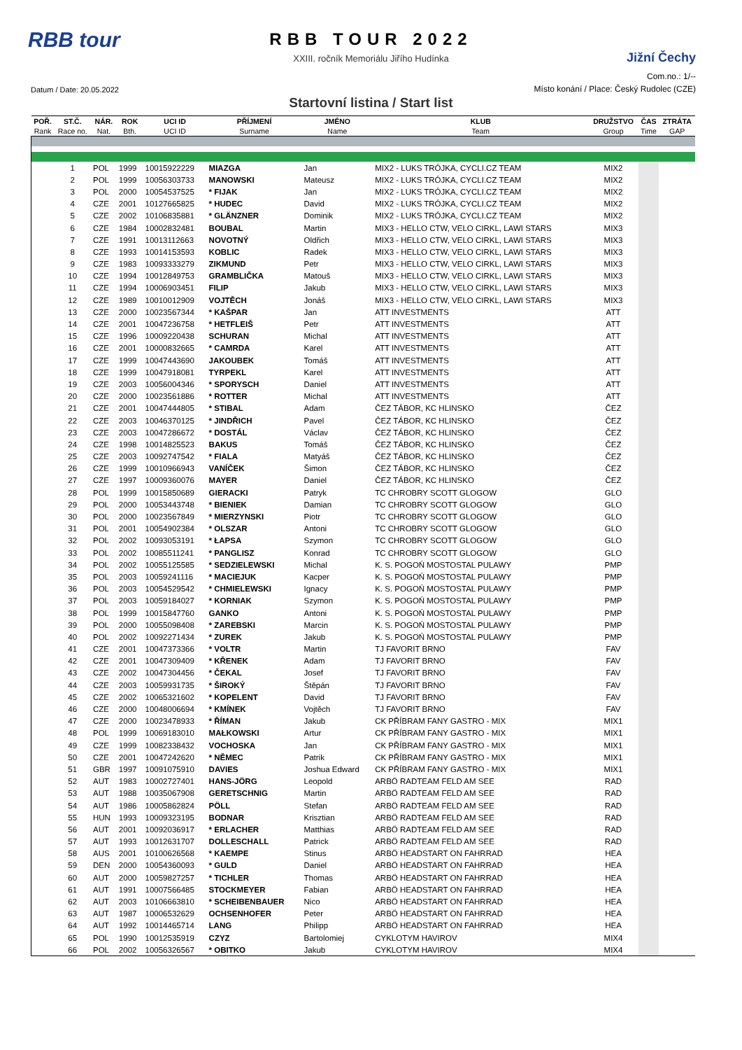RBB tour
RBB TOUR 2022
XXIII. ročník Memoriálu Jiřího Hudínka
Jižní Čechy
Com.no.: 1/--
Datum / Date: 20.05.2022
Místo konání / Place: Český Rudolec (CZE)
Startovní listina / Start list
| POŘ. | ST.Č. | NÁR. | ROK | UCI ID | PŘÍJMENÍ | JMÉNO | KLUB | DRUŽSTVO | ČAS | ZTRÁTA |
| --- | --- | --- | --- | --- | --- | --- | --- | --- | --- | --- |
| Rank | Race no. | Nat. | Bth. | UCI ID | Surname | Name | Team | Group | Time | GAP |
| | 1 | POL | 1999 | 10015922229 | MIAZGA | Jan | MIX2 - LUKS TRÓJKA, CYCLI.CZ TEAM | MIX2 | | |
| | 2 | POL | 1999 | 10056303733 | MANOWSKI | Mateusz | MIX2 - LUKS TRÓJKA, CYCLI.CZ TEAM | MIX2 | | |
| | 3 | POL | 2000 | 10054537525 | * FIJAK | Jan | MIX2 - LUKS TRÓJKA, CYCLI.CZ TEAM | MIX2 | | |
| | 4 | CZE | 2001 | 10127665825 | * HUDEC | David | MIX2 - LUKS TRÓJKA, CYCLI.CZ TEAM | MIX2 | | |
| | 5 | CZE | 2002 | 10106835881 | * GLÄNZNER | Dominik | MIX2 - LUKS TRÓJKA, CYCLI.CZ TEAM | MIX2 | | |
| | 6 | CZE | 1984 | 10002832481 | BOUBAL | Martin | MIX3 - HELLO CTW, VELO CIRKL, LAWI STARS | MIX3 | | |
| | 7 | CZE | 1991 | 10013112663 | NOVOTNÝ | Oldřich | MIX3 - HELLO CTW, VELO CIRKL, LAWI STARS | MIX3 | | |
| | 8 | CZE | 1993 | 10014153593 | KOBLIC | Radek | MIX3 - HELLO CTW, VELO CIRKL, LAWI STARS | MIX3 | | |
| | 9 | CZE | 1983 | 10093333279 | ZIKMUND | Petr | MIX3 - HELLO CTW, VELO CIRKL, LAWI STARS | MIX3 | | |
| | 10 | CZE | 1994 | 10012849753 | GRAMBLIČKA | Matouš | MIX3 - HELLO CTW, VELO CIRKL, LAWI STARS | MIX3 | | |
| | 11 | CZE | 1994 | 10006903451 | FILIP | Jakub | MIX3 - HELLO CTW, VELO CIRKL, LAWI STARS | MIX3 | | |
| | 12 | CZE | 1989 | 10010012909 | VOJTĚCH | Jonáš | MIX3 - HELLO CTW, VELO CIRKL, LAWI STARS | MIX3 | | |
| | 13 | CZE | 2000 | 10023567344 | * KAŠPAR | Jan | ATT INVESTMENTS | ATT | | |
| | 14 | CZE | 2001 | 10047236758 | * HETFLEIŠ | Petr | ATT INVESTMENTS | ATT | | |
| | 15 | CZE | 1996 | 10009220438 | SCHURAN | Michal | ATT INVESTMENTS | ATT | | |
| | 16 | CZE | 2001 | 10000832665 | * CAMRDA | Karel | ATT INVESTMENTS | ATT | | |
| | 17 | CZE | 1999 | 10047443690 | JAKOUBEK | Tomáš | ATT INVESTMENTS | ATT | | |
| | 18 | CZE | 1999 | 10047918081 | TYRPEKL | Karel | ATT INVESTMENTS | ATT | | |
| | 19 | CZE | 2003 | 10056004346 | * SPORYSCH | Daniel | ATT INVESTMENTS | ATT | | |
| | 20 | CZE | 2000 | 10023561886 | * ROTTER | Michal | ATT INVESTMENTS | ATT | | |
| | 21 | CZE | 2001 | 10047444805 | * STIBAL | Adam | ČEZ TÁBOR, KC HLINSKO | ČEZ | | |
| | 22 | CZE | 2003 | 10046370125 | * JINDŘICH | Pavel | ČEZ TÁBOR, KC HLINSKO | ČEZ | | |
| | 23 | CZE | 2003 | 10047286672 | * DOSTÁL | Václav | ČEZ TÁBOR, KC HLINSKO | ČEZ | | |
| | 24 | CZE | 1998 | 10014825523 | BAKUS | Tomáš | ČEZ TÁBOR, KC HLINSKO | ČEZ | | |
| | 25 | CZE | 2003 | 10092747542 | * FIALA | Matyáš | ČEZ TÁBOR, KC HLINSKO | ČEZ | | |
| | 26 | CZE | 1999 | 10010966943 | VANÍČEK | Šimon | ČEZ TÁBOR, KC HLINSKO | ČEZ | | |
| | 27 | CZE | 1997 | 10009360076 | MAYER | Daniel | ČEZ TÁBOR, KC HLINSKO | ČEZ | | |
| | 28 | POL | 1999 | 10015850689 | GIERACKI | Patryk | TC CHROBRY SCOTT GLOGOW | GLO | | |
| | 29 | POL | 2000 | 10053443748 | * BIENIEK | Damian | TC CHROBRY SCOTT GLOGOW | GLO | | |
| | 30 | POL | 2000 | 10023567849 | * MIERZYNSKI | Piotr | TC CHROBRY SCOTT GLOGOW | GLO | | |
| | 31 | POL | 2001 | 10054902384 | * OLSZAR | Antoni | TC CHROBRY SCOTT GLOGOW | GLO | | |
| | 32 | POL | 2002 | 10093053191 | * ŁAPSA | Szymon | TC CHROBRY SCOTT GLOGOW | GLO | | |
| | 33 | POL | 2002 | 10085511241 | * PANGLISZ | Konrad | TC CHROBRY SCOTT GLOGOW | GLO | | |
| | 34 | POL | 2002 | 10055125585 | * SEDZIELEWSKI | Michal | K. S. POGOŃ MOSTOSTAL PULAWY | PMP | | |
| | 35 | POL | 2003 | 10059241116 | * MACIEJUK | Kacper | K. S. POGOŃ MOSTOSTAL PULAWY | PMP | | |
| | 36 | POL | 2003 | 10054529542 | * CHMIELEWSKI | Ignacy | K. S. POGOŃ MOSTOSTAL PULAWY | PMP | | |
| | 37 | POL | 2003 | 10059184027 | * KORNIAK | Szymon | K. S. POGOŃ MOSTOSTAL PULAWY | PMP | | |
| | 38 | POL | 1999 | 10015847760 | GANKO | Antoni | K. S. POGOŃ MOSTOSTAL PULAWY | PMP | | |
| | 39 | POL | 2000 | 10055098408 | * ZAREBSKI | Marcin | K. S. POGOŃ MOSTOSTAL PULAWY | PMP | | |
| | 40 | POL | 2002 | 10092271434 | * ZUREK | Jakub | K. S. POGOŃ MOSTOSTAL PULAWY | PMP | | |
| | 41 | CZE | 2001 | 10047373366 | * VOLTR | Martin | TJ FAVORIT BRNO | FAV | | |
| | 42 | CZE | 2001 | 10047309409 | * KŘENEK | Adam | TJ FAVORIT BRNO | FAV | | |
| | 43 | CZE | 2002 | 10047304456 | * ČEKAL | Josef | TJ FAVORIT BRNO | FAV | | |
| | 44 | CZE | 2003 | 10059931735 | * ŠIROKÝ | Štěpán | TJ FAVORIT BRNO | FAV | | |
| | 45 | CZE | 2002 | 10065321602 | * KOPELENT | David | TJ FAVORIT BRNO | FAV | | |
| | 46 | CZE | 2000 | 10048006694 | * KMÍNEK | Vojtěch | TJ FAVORIT BRNO | FAV | | |
| | 47 | CZE | 2000 | 10023478933 | * ŘÍMAN | Jakub | CK PŘÍBRAM FANY GASTRO - MIX | MIX1 | | |
| | 48 | POL | 1999 | 10069183010 | MAŁKOWSKI | Artur | CK PŘÍBRAM FANY GASTRO - MIX | MIX1 | | |
| | 49 | CZE | 1999 | 10082338432 | VOCHOSKA | Jan | CK PŘÍBRAM FANY GASTRO - MIX | MIX1 | | |
| | 50 | CZE | 2001 | 10047242620 | * NĚMEC | Patrik | CK PŘÍBRAM FANY GASTRO - MIX | MIX1 | | |
| | 51 | GBR | 1997 | 10091075910 | DAVIES | Joshua Edward | CK PŘÍBRAM FANY GASTRO - MIX | MIX1 | | |
| | 52 | AUT | 1983 | 10002727401 | HANS-JÖRG | Leopold | ARBÖ RADTEAM FELD AM SEE | RAD | | |
| | 53 | AUT | 1988 | 10035067908 | GERETSCHNIG | Martin | ARBÖ RADTEAM FELD AM SEE | RAD | | |
| | 54 | AUT | 1986 | 10005862824 | PÖLL | Stefan | ARBÖ RADTEAM FELD AM SEE | RAD | | |
| | 55 | HUN | 1993 | 10009323195 | BODNAR | Krisztian | ARBÖ RADTEAM FELD AM SEE | RAD | | |
| | 56 | AUT | 2001 | 10092036917 | * ERLACHER | Matthias | ARBÖ RADTEAM FELD AM SEE | RAD | | |
| | 57 | AUT | 1993 | 10012631707 | DOLLESCHALL | Patrick | ARBÖ RADTEAM FELD AM SEE | RAD | | |
| | 58 | AUS | 2001 | 10100626568 | * KAEMPE | Stinus | ARBÖ HEADSTART ON FAHRRAD | HEA | | |
| | 59 | DEN | 2000 | 10054360093 | * GULD | Daniel | ARBÖ HEADSTART ON FAHRRAD | HEA | | |
| | 60 | AUT | 2000 | 10059827257 | * TICHLER | Thomas | ARBÖ HEADSTART ON FAHRRAD | HEA | | |
| | 61 | AUT | 1991 | 10007566485 | STOCKMEYER | Fabian | ARBÖ HEADSTART ON FAHRRAD | HEA | | |
| | 62 | AUT | 2003 | 10106663810 | * SCHEIBENBAUER | Nico | ARBÖ HEADSTART ON FAHRRAD | HEA | | |
| | 63 | AUT | 1987 | 10006532629 | OCHSENHOFER | Peter | ARBÖ HEADSTART ON FAHRRAD | HEA | | |
| | 64 | AUT | 1992 | 10014465714 | LANG | Philipp | ARBÖ HEADSTART ON FAHRRAD | HEA | | |
| | 65 | POL | 1990 | 10012535919 | CZYZ | Bartolomiej | CYKLOTYM HAVIROV | MIX4 | | |
| | 66 | POL | 2002 | 10056326567 | * OBITKO | Jakub | CYKLOTYM HAVIROV | MIX4 | | |